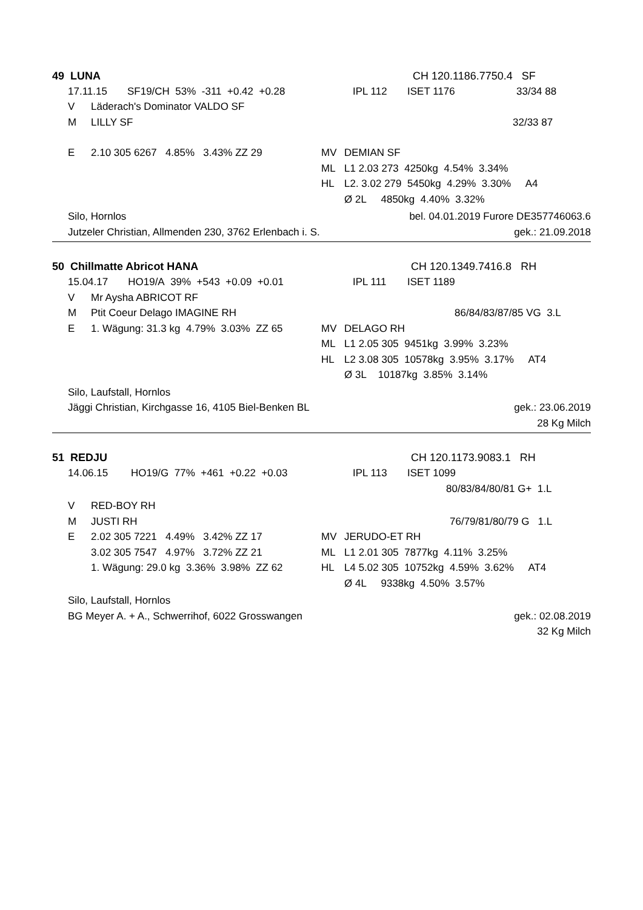49 LUNA CH 120.1186.7750.4 SF
17.11.15 SF19/CH 53% -311 +0.42 +0.28 IPL 112 ISET 1176 33/34 88
V Läderach's Dominator VALDO SF
M LILLY SF 32/33 87
E 2.10 305 6267 4.85% 3.43% ZZ 29 MV DEMIAN SF
ML L1 2.03 273 4250kg 4.54% 3.34%
HL L2. 3.02 279 5450kg 4.29% 3.30% A4
Ø 2L 4850kg 4.40% 3.32%
Silo, Hornlos bel. 04.01.2019 Furore DE357746063.6
Jutzeler Christian, Allmenden 230, 3762 Erlenbach i. S. gek.: 21.09.2018
50 Chillmatte Abricot HANA CH 120.1349.7416.8 RH
15.04.17 HO19/A 39% +543 +0.09 +0.01 IPL 111 ISET 1189
V Mr Aysha ABRICOT RF
M Ptit Coeur Delago IMAGINE RH 86/84/83/87/85 VG 3.L
E 1. Wägung: 31.3 kg 4.79% 3.03% ZZ 65 MV DELAGO RH
ML L1 2.05 305 9451kg 3.99% 3.23%
HL L2 3.08 305 10578kg 3.95% 3.17% AT4
Ø 3L 10187kg 3.85% 3.14%
Silo, Laufstall, Hornlos
Jäggi Christian, Kirchgasse 16, 4105 Biel-Benken BL gek.: 23.06.2019
28 Kg Milch
51 REDJU CH 120.1173.9083.1 RH
14.06.15 HO19/G 77% +461 +0.22 +0.03 IPL 113 ISET 1099
80/83/84/80/81 G+ 1.L
V RED-BOY RH
M JUSTI RH 76/79/81/80/79 G 1.L
E 2.02 305 7221 4.49% 3.42% ZZ 17 MV JERUDO-ET RH
3.02 305 7547 4.97% 3.72% ZZ 21 ML L1 2.01 305 7877kg 4.11% 3.25%
1. Wägung: 29.0 kg 3.36% 3.98% ZZ 62 HL L4 5.02 305 10752kg 4.59% 3.62% AT4
Ø 4L 9338kg 4.50% 3.57%
Silo, Laufstall, Hornlos
BG Meyer A. + A., Schwerrihof, 6022 Grosswangen gek.: 02.08.2019
32 Kg Milch